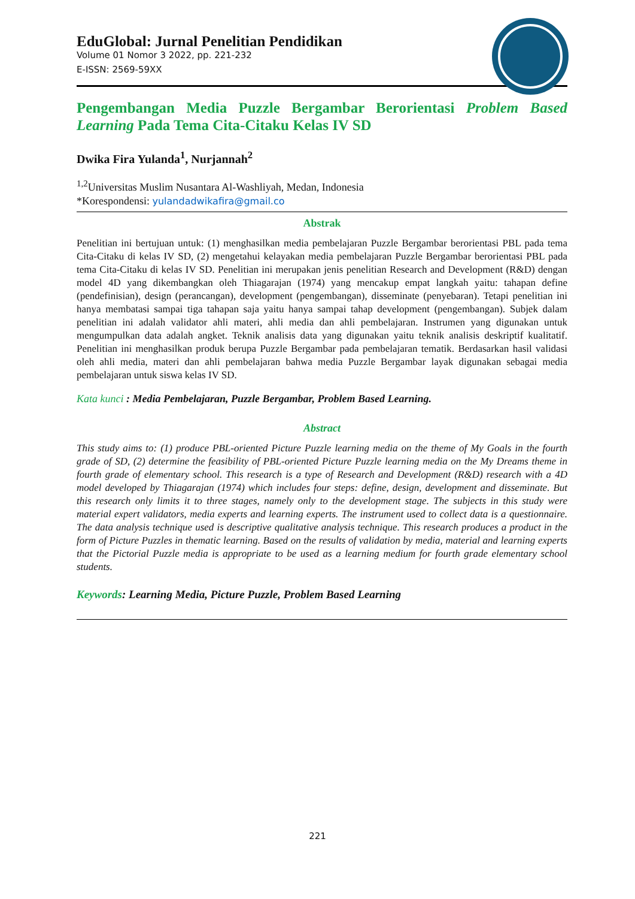EduGlobal: Jurnal Penelitian Pendidikan
Volume 01 Nomor 3 2022, pp. 221-232
E-ISSN: 2569-59XX
Pengembangan Media Puzzle Bergambar Berorientasi Problem Based Learning Pada Tema Cita-Citaku Kelas IV SD
Dwika Fira Yulanda<sup>1</sup>, Nurjannah<sup>2</sup>
<sup>1,2</sup>Universitas Muslim Nusantara Al-Washliyah, Medan, Indonesia
*Korespondensi: yulandadwikafira@gmail.co
Abstrak
Penelitian ini bertujuan untuk: (1) menghasilkan media pembelajaran Puzzle Bergambar berorientasi PBL pada tema Cita-Citaku di kelas IV SD, (2) mengetahui kelayakan media pembelajaran Puzzle Bergambar berorientasi PBL pada tema Cita-Citaku di kelas IV SD. Penelitian ini merupakan jenis penelitian Research and Development (R&D) dengan model 4D yang dikembangkan oleh Thiagarajan (1974) yang mencakup empat langkah yaitu: tahapan define (pendefinisian), design (perancangan), development (pengembangan), disseminate (penyebaran). Tetapi penelitian ini hanya membatasi sampai tiga tahapan saja yaitu hanya sampai tahap development (pengembangan). Subjek dalam penelitian ini adalah validator ahli materi, ahli media dan ahli pembelajaran. Instrumen yang digunakan untuk mengumpulkan data adalah angket. Teknik analisis data yang digunakan yaitu teknik analisis deskriptif kualitatif. Penelitian ini menghasilkan produk berupa Puzzle Bergambar pada pembelajaran tematik. Berdasarkan hasil validasi oleh ahli media, materi dan ahli pembelajaran bahwa media Puzzle Bergambar layak digunakan sebagai media pembelajaran untuk siswa kelas IV SD.
Kata kunci : Media Pembelajaran, Puzzle Bergambar, Problem Based Learning.
Abstract
This study aims to: (1) produce PBL-oriented Picture Puzzle learning media on the theme of My Goals in the fourth grade of SD, (2) determine the feasibility of PBL-oriented Picture Puzzle learning media on the My Dreams theme in fourth grade of elementary school. This research is a type of Research and Development (R&D) research with a 4D model developed by Thiagarajan (1974) which includes four steps: define, design, development and disseminate. But this research only limits it to three stages, namely only to the development stage. The subjects in this study were material expert validators, media experts and learning experts. The instrument used to collect data is a questionnaire. The data analysis technique used is descriptive qualitative analysis technique. This research produces a product in the form of Picture Puzzles in thematic learning. Based on the results of validation by media, material and learning experts that the Pictorial Puzzle media is appropriate to be used as a learning medium for fourth grade elementary school students.
Keywords: Learning Media, Picture Puzzle, Problem Based Learning
221